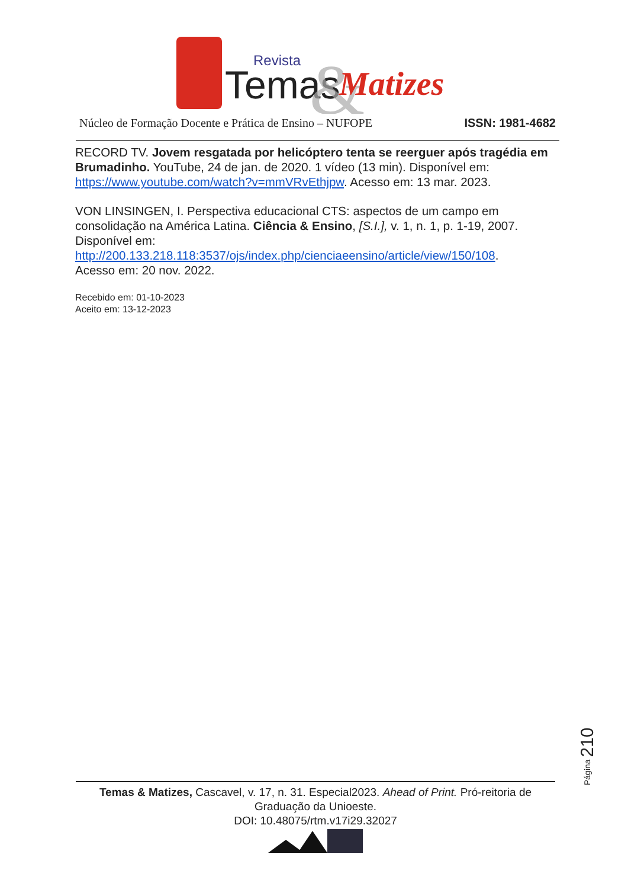Revista
Temas
&
Matizes
Núcleo de Formação Docente e Prática de Ensino – NUFOPE ISSN: 1981-4682
RECORD TV. Jovem resgatada por helicóptero tenta se reerguer após tragédia em Brumadinho. YouTube, 24 de jan. de 2020. 1 vídeo (13 min). Disponível em: https://www.youtube.com/watch?v=mmVRvEthjpw. Acesso em: 13 mar. 2023.
VON LINSINGEN, I. Perspectiva educacional CTS: aspectos de um campo em consolidação na América Latina. Ciência & Ensino, [S.I.], v. 1, n. 1, p. 1-19, 2007. Disponível em:
http://200.133.218.118:3537/ojs/index.php/cienciaeensino/article/view/150/108.
Acesso em: 20 nov. 2022.
Recebido em: 01-10-2023
Aceito em: 13-12-2023
Página 210
Temas & Matizes, Cascavel, v. 17, n. 31. Especial2023. Ahead of Print. Pró-reitoria de Graduação da Unioeste.
DOI: 10.48075/rtm.v17i29.32027